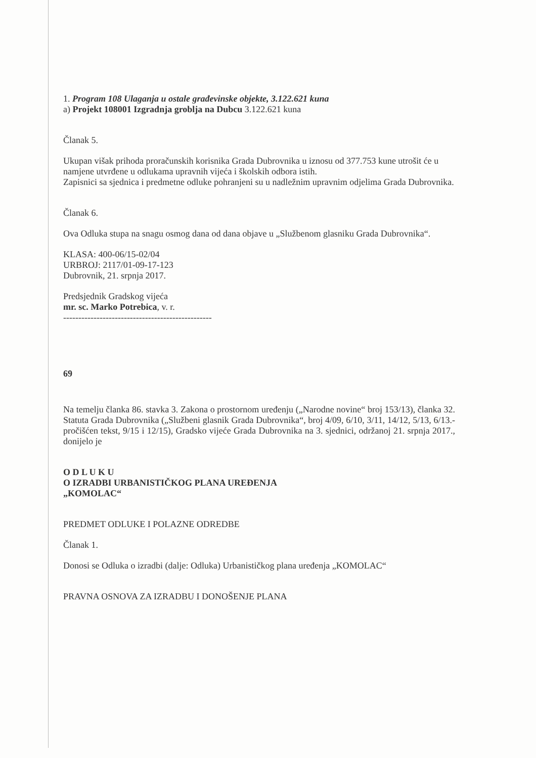1. Program 108 Ulaganja u ostale građevinske objekte, 3.122.621 kuna
a) Projekt 108001 Izgradnja groblja na Dubcu 3.122.621 kuna
Članak 5.
Ukupan višak prihoda proračunskih korisnika Grada Dubrovnika u iznosu od 377.753 kune utrošit će u namjene utvrđene u odlukama upravnih vijeća i školskih odbora istih.
Zapisnici sa sjednica i predmetne odluke pohranjeni su u nadležnim upravnim odjelima Grada Dubrovnika.
Članak 6.
Ova Odluka stupa na snagu osmog dana od dana objave u „Službenom glasniku Grada Dubrovnika“.
KLASA: 400-06/15-02/04
URBROJ: 2117/01-09-17-123
Dubrovnik, 21. srpnja 2017.
Predsjednik Gradskog vijeća
mr. sc. Marko Potrebica, v. r.
-------------------------------------------------
69
Na temelju članka 86. stavka 3. Zakona o prostornom uređenju („Narodne novine“ broj 153/13), članka 32. Statuta Grada Dubrovnika („Službeni glasnik Grada Dubrovnika“, broj 4/09, 6/10, 3/11, 14/12, 5/13, 6/13.- pročišćen tekst, 9/15 i 12/15), Gradsko vijeće Grada Dubrovnika na 3. sjednici, održanoj 21. srpnja 2017., donijelo je
O D L U K U
O IZRADBI URBANISTIČKOG PLANA UREĐENJA
„KOMOLAC“
PREDMET ODLUKE I POLAZNE ODREDBE
Članak 1.
Donosi se Odluka o izradbi (dalje: Odluka) Urbanističkog plana uređenja „KOMOLAC“
PRAVNA OSNOVA ZA IZRADBU I DONOŠENJE PLANA